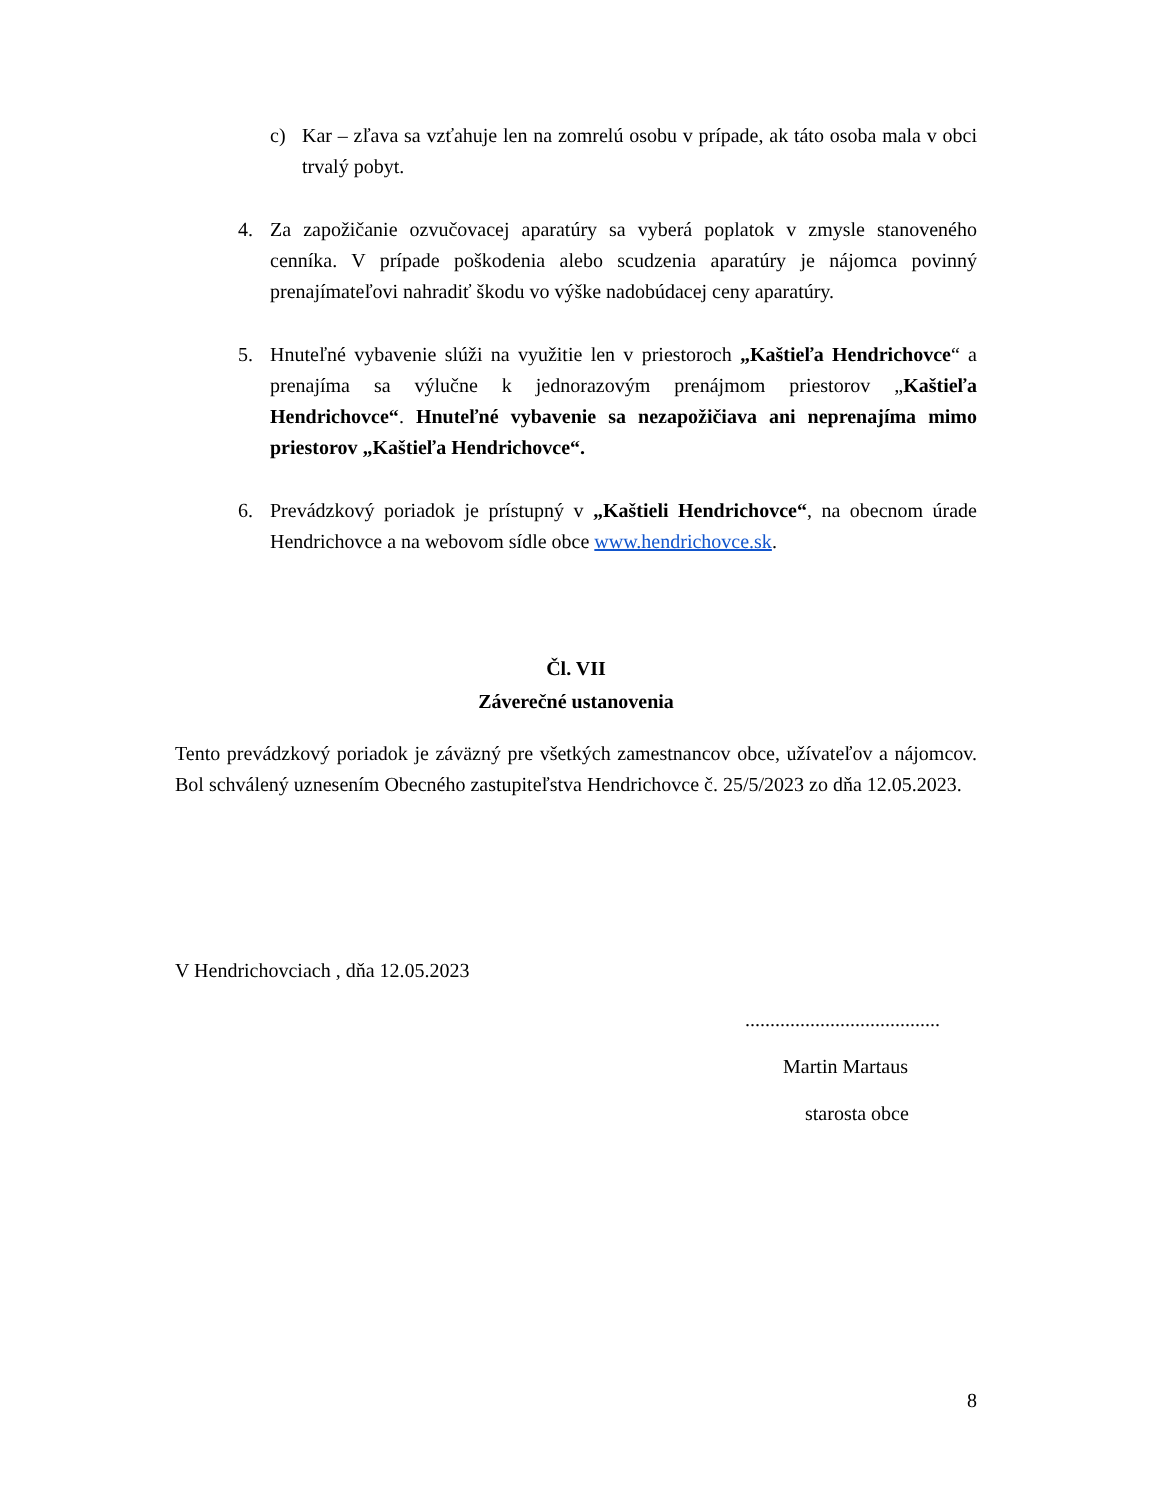c) Kar – zľava sa vzťahuje len na zomrelú osobu v prípade, ak táto osoba mala v obci trvalý pobyt.
4. Za zapožičanie ozvučovacej aparatúry sa vyberá poplatok v zmysle stanoveného cenníka. V prípade poškodenia alebo scudzenia aparatúry je nájomca povinný prenajímateľovi nahradiť škodu vo výške nadobúdacej ceny aparatúry.
5. Hnuteľné vybavenie slúži na využitie len v priestoroch „Kaštieľa Hendrichovce“ a prenajíma sa výlučne k jednorazovým prenájmom priestorov „Kaštieľa Hendrichovce“. Hnuteľné vybavenie sa nezapožičiava ani neprenajíma mimo priestorov „Kaštieľa Hendrichovce“.
6. Prevádzkový poriadok je prístupný v „Kaštieli Hendrichovce“, na obecnom úrade Hendrichovce a na webovom sídle obce www.hendrichovce.sk.
Čl. VII
Záverečné ustanovenia
Tento prevádzkový poriadok je záväzný pre všetkých zamestnancov obce, užívateľov a nájomcov. Bol schválený uznesením Obecného zastupiteľstva Hendrichovce č. 25/5/2023 zo dňa 12.05.2023.
V Hendrichovciach , dňa 12.05.2023
.......................................
Martin Martaus
starosta obce
8